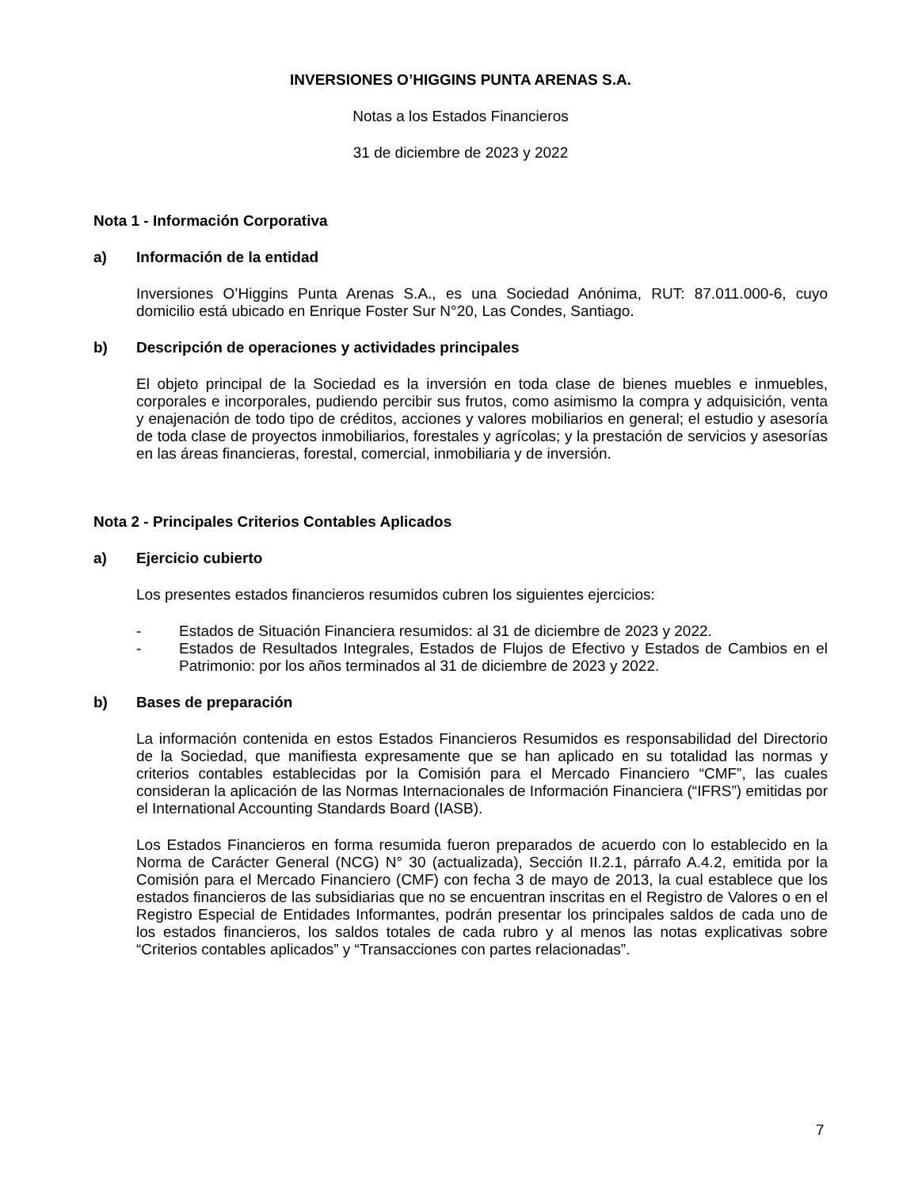INVERSIONES O’HIGGINS PUNTA ARENAS S.A.
Notas a los Estados Financieros
31 de diciembre de 2023 y 2022
Nota 1 - Información Corporativa
a) Información de la entidad
Inversiones O’Higgins Punta Arenas S.A., es una Sociedad Anónima, RUT: 87.011.000-6, cuyo domicilio está ubicado en Enrique Foster Sur N°20, Las Condes, Santiago.
b) Descripción de operaciones y actividades principales
El objeto principal de la Sociedad es la inversión en toda clase de bienes muebles e inmuebles, corporales e incorporales, pudiendo percibir sus frutos, como asimismo la compra y adquisición, venta y enajenación de todo tipo de créditos, acciones y valores mobiliarios en general; el estudio y asesoría de toda clase de proyectos inmobiliarios, forestales y agrícolas; y la prestación de servicios y asesorías en las áreas financieras, forestal, comercial, inmobiliaria y de inversión.
Nota 2 - Principales Criterios Contables Aplicados
a) Ejercicio cubierto
Los presentes estados financieros resumidos cubren los siguientes ejercicios:
- Estados de Situación Financiera resumidos: al 31 de diciembre de 2023 y 2022.
- Estados de Resultados Integrales, Estados de Flujos de Efectivo y Estados de Cambios en el Patrimonio: por los años terminados al 31 de diciembre de 2023 y 2022.
b) Bases de preparación
La información contenida en estos Estados Financieros Resumidos es responsabilidad del Directorio de la Sociedad, que manifiesta expresamente que se han aplicado en su totalidad las normas y criterios contables establecidas por la Comisión para el Mercado Financiero “CMF”, las cuales consideran la aplicación de las Normas Internacionales de Información Financiera (“IFRS”) emitidas por el International Accounting Standards Board (IASB).
Los Estados Financieros en forma resumida fueron preparados de acuerdo con lo establecido en la Norma de Carácter General (NCG) N° 30 (actualizada), Sección II.2.1, párrafo A.4.2, emitida por la Comisión para el Mercado Financiero (CMF) con fecha 3 de mayo de 2013, la cual establece que los estados financieros de las subsidiarias que no se encuentran inscritas en el Registro de Valores o en el Registro Especial de Entidades Informantes, podrán presentar los principales saldos de cada uno de los estados financieros, los saldos totales de cada rubro y al menos las notas explicativas sobre “Criterios contables aplicados” y “Transacciones con partes relacionadas”.
7